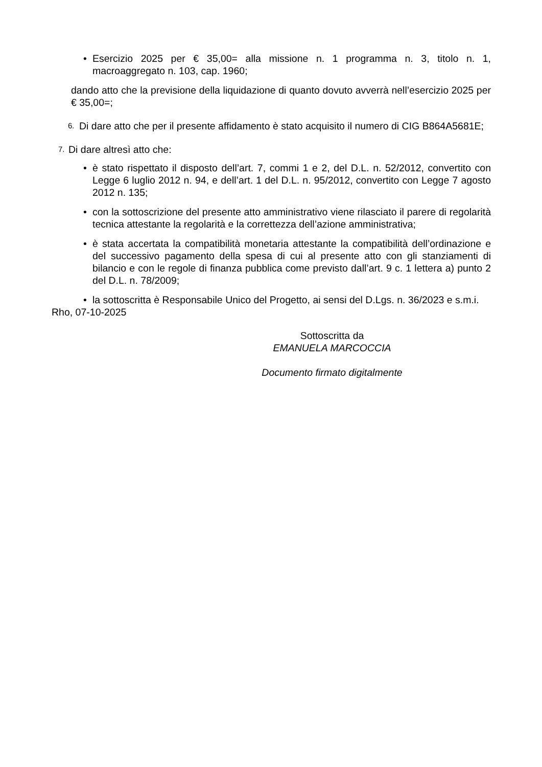• Esercizio 2025 per € 35,00= alla missione n. 1 programma n. 3, titolo n. 1, macroaggregato n. 103, cap. 1960;
dando atto che la previsione della liquidazione di quanto dovuto avverrà nell’esercizio 2025 per € 35,00=;
6. Di dare atto che per il presente affidamento è stato acquisito il numero di CIG B864A5681E;
7. Di dare altresì atto che:
• è stato rispettato il disposto dell’art. 7, commi 1 e 2, del D.L. n. 52/2012, convertito con Legge 6 luglio 2012 n. 94, e dell’art. 1 del D.L. n. 95/2012, convertito con Legge 7 agosto 2012 n. 135;
• con la sottoscrizione del presente atto amministrativo viene rilasciato il parere di regolarità tecnica attestante la regolarità e la correttezza dell’azione amministrativa;
• è stata accertata la compatibilità monetaria attestante la compatibilità dell’ordinazione e del successivo pagamento della spesa di cui al presente atto con gli stanziamenti di bilancio e con le regole di finanza pubblica come previsto dall’art. 9 c. 1 lettera a) punto 2 del D.L. n. 78/2009;
• la sottoscritta è Responsabile Unico del Progetto, ai sensi del D.Lgs. n. 36/2023 e s.m.i.
Rho, 07-10-2025
Sottoscritta da
EMANUELA MARCOCCIA
Documento firmato digitalmente